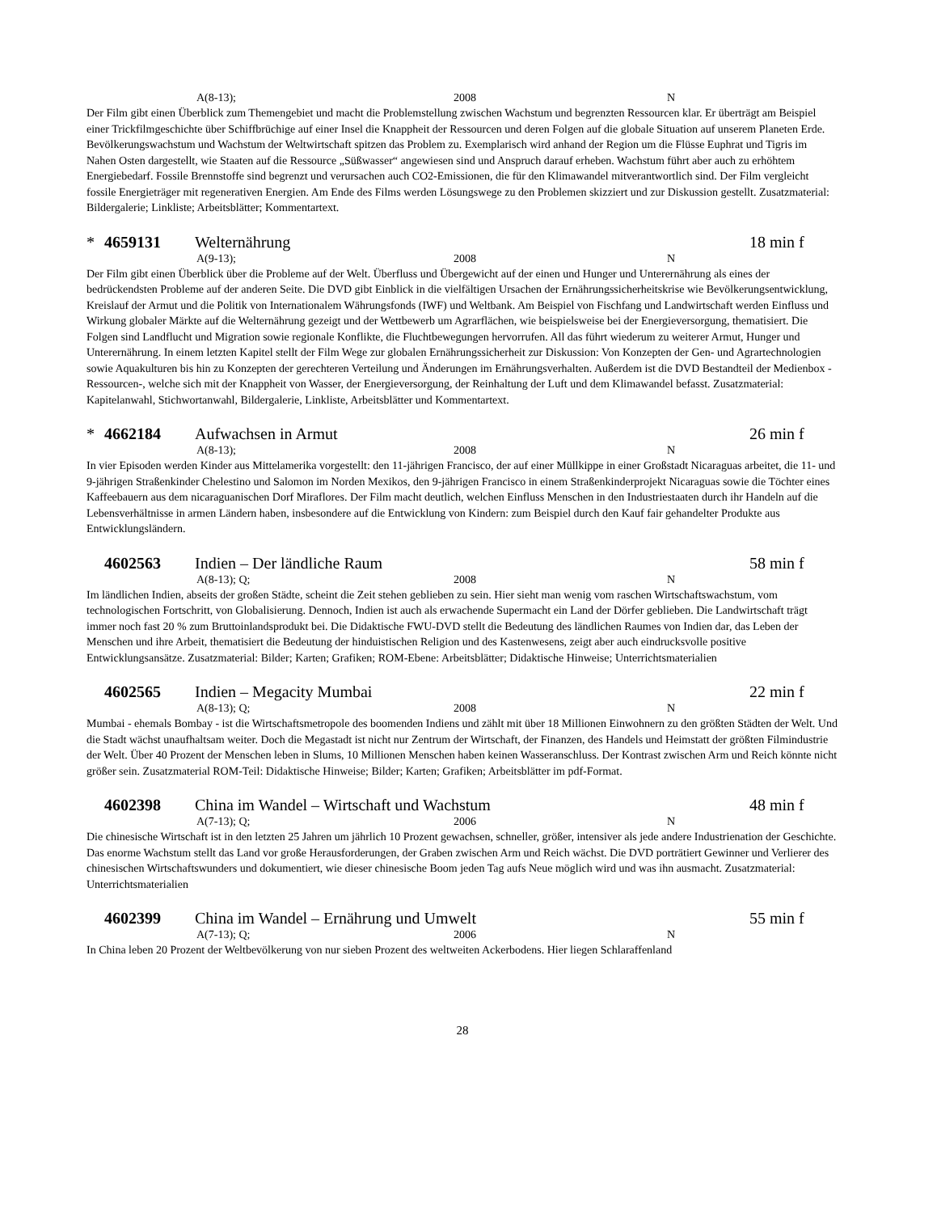A(8-13); 2008 N
Der Film gibt einen Überblick zum Themengebiet und macht die Problemstellung zwischen Wachstum und begrenzten Ressourcen klar. Er überträgt am Beispiel einer Trickfilmgeschichte über Schiffbrüchige auf einer Insel die Knappheit der Ressourcen und deren Folgen auf die globale Situation auf unserem Planeten Erde. Bevölkerungswachstum und Wachstum der Weltwirtschaft spitzen das Problem zu. Exemplarisch wird anhand der Region um die Flüsse Euphrat und Tigris im Nahen Osten dargestellt, wie Staaten auf die Ressource „Süßwasser“ angewiesen sind und Anspruch darauf erheben. Wachstum führt aber auch zu erhöhtem Energiebedarf. Fossile Brennstoffe sind begrenzt und verursachen auch CO2-Emissionen, die für den Klimawandel mitverantwortlich sind. Der Film vergleicht fossile Energieträger mit regenerativen Energien. Am Ende des Films werden Lösungswege zu den Problemen skizziert und zur Diskussion gestellt. Zusatzmaterial: Bildergalerie; Linkliste; Arbeitsblätter; Kommentartext.
* 4659131 Welternährung 18 min f
A(9-13); 2008 N
Der Film gibt einen Überblick über die Probleme auf der Welt. Überfluss und Übergewicht auf der einen und Hunger und Unterernährung als eines der bedrückendsten Probleme auf der anderen Seite. Die DVD gibt Einblick in die vielfältigen Ursachen der Ernährungssicherheitskrise wie Bevölkerungsentwicklung, Kreislauf der Armut und die Politik von Internationalem Währungsfonds (IWF) und Weltbank. Am Beispiel von Fischfang und Landwirtschaft werden Einfluss und Wirkung globaler Märkte auf die Welternährung gezeigt und der Wettbewerb um Agrarflächen, wie beispielsweise bei der Energieversorgung, thematisiert. Die Folgen sind Landflucht und Migration sowie regionale Konflikte, die Fluchtbewegungen hervorrufen. All das führt wiederum zu weiterer Armut, Hunger und Unterernährung. In einem letzten Kapitel stellt der Film Wege zur globalen Ernährungssicherheit zur Diskussion: Von Konzepten der Gen- und Agrartechnologien sowie Aquakulturen bis hin zu Konzepten der gerechteren Verteilung und Änderungen im Ernährungsverhalten. Außerdem ist die DVD Bestandteil der Medienbox -Ressourcen-, welche sich mit der Knappheit von Wasser, der Energieversorgung, der Reinhaltung der Luft und dem Klimawandel befasst. Zusatzmaterial: Kapitelanwahl, Stichwortanwahl, Bildergalerie, Linkliste, Arbeitsblätter und Kommentartext.
* 4662184 Aufwachsen in Armut 26 min f
A(8-13); 2008 N
In vier Episoden werden Kinder aus Mittelamerika vorgestellt: den 11-jährigen Francisco, der auf einer Müllkippe in einer Großstadt Nicaraguas arbeitet, die 11- und 9-jährigen Straßenkinder Chelestino und Salomon im Norden Mexikos, den 9-jährigen Francisco in einem Straßenkinderprojekt Nicaraguas sowie die Töchter eines Kaffeebauern aus dem nicaraguanischen Dorf Miraflores. Der Film macht deutlich, welchen Einfluss Menschen in den Industriestaaten durch ihr Handeln auf die Lebensverhältnisse in armen Ländern haben, insbesondere auf die Entwicklung von Kindern: zum Beispiel durch den Kauf fair gehandelter Produkte aus Entwicklungsländern.
4602563 Indien – Der ländliche Raum 58 min f
A(8-13); Q; 2008 N
Im ländlichen Indien, abseits der großen Städte, scheint die Zeit stehen geblieben zu sein. Hier sieht man wenig vom raschen Wirtschaftswachstum, vom technologischen Fortschritt, von Globalisierung. Dennoch, Indien ist auch als erwachende Supermacht ein Land der Dörfer geblieben. Die Landwirtschaft trägt immer noch fast 20 % zum Bruttoinlandsprodukt bei. Die Didaktische FWU-DVD stellt die Bedeutung des ländlichen Raumes von Indien dar, das Leben der Menschen und ihre Arbeit, thematisiert die Bedeutung der hinduistischen Religion und des Kastenwesens, zeigt aber auch eindrucksvolle positive Entwicklungsansätze. Zusatzmaterial: Bilder; Karten; Grafiken; ROM-Ebene: Arbeitsblätter; Didaktische Hinweise; Unterrichtsmaterialien
4602565 Indien – Megacity Mumbai 22 min f
A(8-13); Q; 2008 N
Mumbai - ehemals Bombay - ist die Wirtschaftsmetropole des boomenden Indiens und zählt mit über 18 Millionen Einwohnern zu den größten Städten der Welt. Und die Stadt wächst unaufhaltsam weiter. Doch die Megastadt ist nicht nur Zentrum der Wirtschaft, der Finanzen, des Handels und Heimstatt der größten Filmindustrie der Welt. Über 40 Prozent der Menschen leben in Slums, 10 Millionen Menschen haben keinen Wasseranschluss. Der Kontrast zwischen Arm und Reich könnte nicht größer sein. Zusatzmaterial ROM-Teil: Didaktische Hinweise; Bilder; Karten; Grafiken; Arbeitsblätter im pdf-Format.
4602398 China im Wandel – Wirtschaft und Wachstum 48 min f
A(7-13); Q; 2006 N
Die chinesische Wirtschaft ist in den letzten 25 Jahren um jährlich 10 Prozent gewachsen, schneller, größer, intensiver als jede andere Industrienation der Geschichte. Das enorme Wachstum stellt das Land vor große Herausforderungen, der Graben zwischen Arm und Reich wächst. Die DVD porträtiert Gewinner und Verlierer des chinesischen Wirtschaftswunders und dokumentiert, wie dieser chinesische Boom jeden Tag aufs Neue möglich wird und was ihn ausmacht. Zusatzmaterial: Unterrichtsmaterialien
4602399 China im Wandel – Ernährung und Umwelt 55 min f
A(7-13); Q; 2006 N
In China leben 20 Prozent der Weltbevölkerung von nur sieben Prozent des weltweiten Ackerbodens. Hier liegen Schlaraffenland
28